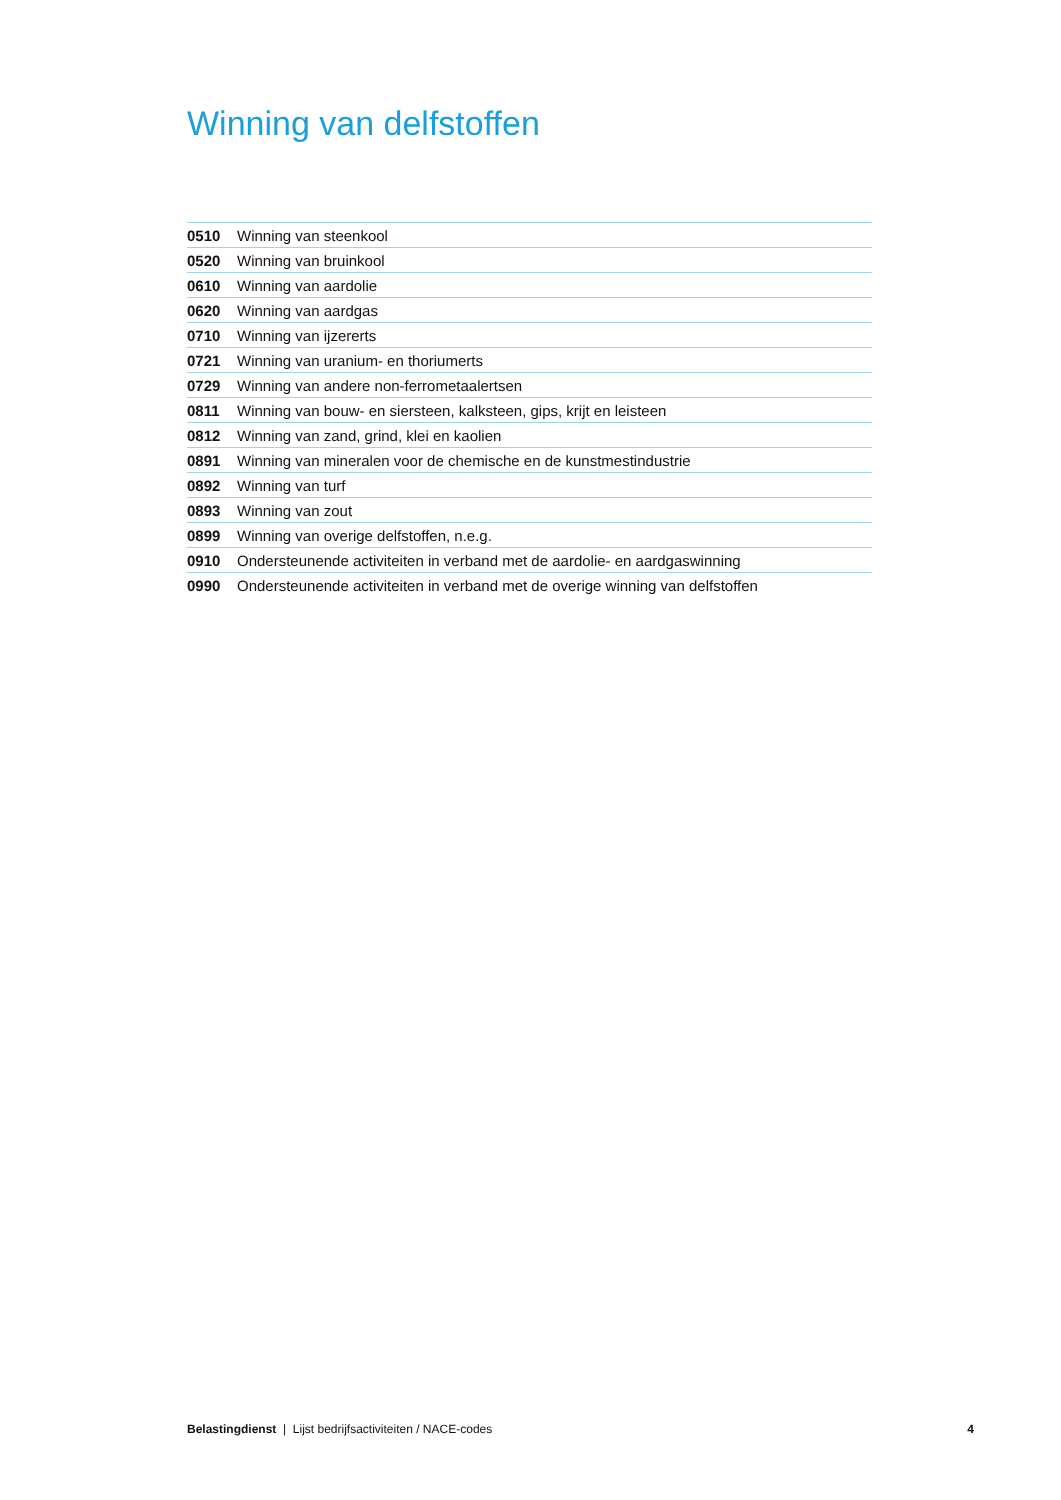Winning van delfstoffen
| 0510 | Winning van steenkool |
| 0520 | Winning van bruinkool |
| 0610 | Winning van aardolie |
| 0620 | Winning van aardgas |
| 0710 | Winning van ijzererts |
| 0721 | Winning van uranium- en thoriumerts |
| 0729 | Winning van andere non-ferrometaalertsen |
| 0811 | Winning van bouw- en siersteen, kalksteen, gips, krijt en leisteen |
| 0812 | Winning van zand, grind, klei en kaolien |
| 0891 | Winning van mineralen voor de chemische en de kunstmestindustrie |
| 0892 | Winning van turf |
| 0893 | Winning van zout |
| 0899 | Winning van overige delfstoffen, n.e.g. |
| 0910 | Ondersteunende activiteiten in verband met de aardolie- en aardgaswinning |
| 0990 | Ondersteunende activiteiten in verband met de overige winning van delfstoffen |
Belastingdienst | Lijst bedrijfsactiviteiten / NACE-codes 4